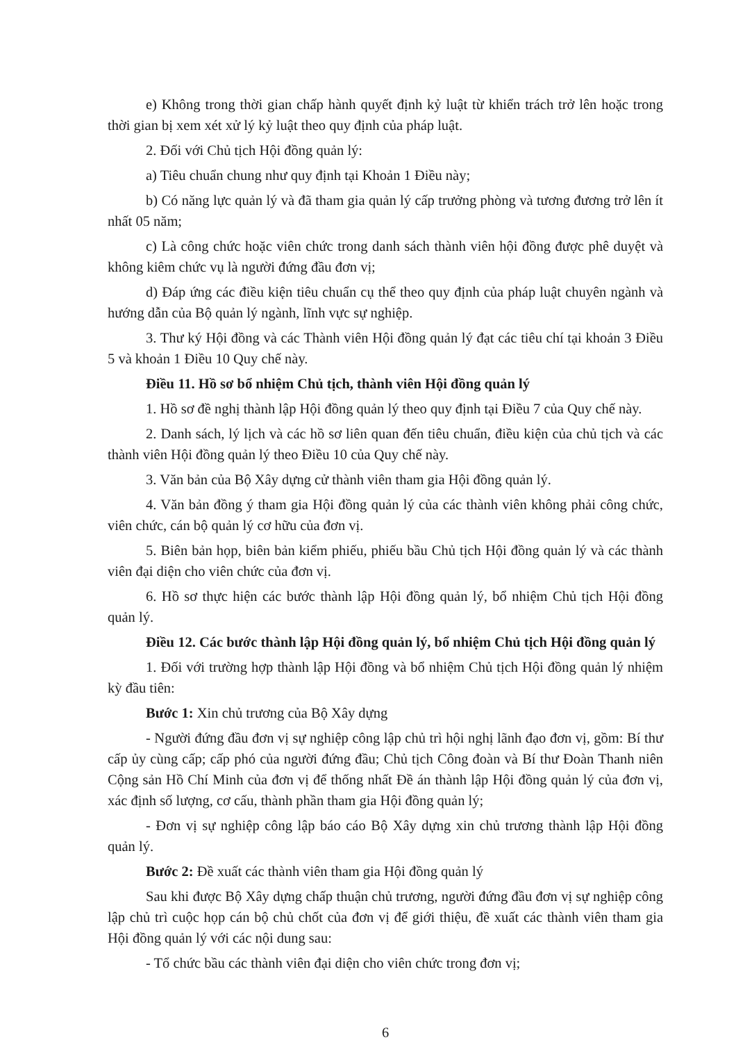e) Không trong thời gian chấp hành quyết định kỷ luật từ khiển trách trở lên hoặc trong thời gian bị xem xét xử lý kỷ luật theo quy định của pháp luật.
2. Đối với Chủ tịch Hội đồng quản lý:
a) Tiêu chuẩn chung như quy định tại Khoản 1 Điều này;
b) Có năng lực quản lý và đã tham gia quản lý cấp trưởng phòng và tương đương trở lên ít nhất 05 năm;
c) Là công chức hoặc viên chức trong danh sách thành viên hội đồng được phê duyệt và không kiêm chức vụ là người đứng đầu đơn vị;
d) Đáp ứng các điều kiện tiêu chuẩn cụ thể theo quy định của pháp luật chuyên ngành và hướng dẫn của Bộ quản lý ngành, lĩnh vực sự nghiệp.
3. Thư ký Hội đồng và các Thành viên Hội đồng quản lý đạt các tiêu chí tại khoản 3 Điều 5 và khoản 1 Điều 10 Quy chế này.
Điều 11. Hồ sơ bổ nhiệm Chủ tịch, thành viên Hội đồng quản lý
1. Hồ sơ đề nghị thành lập Hội đồng quản lý theo quy định tại Điều 7 của Quy chế này.
2. Danh sách, lý lịch và các hồ sơ liên quan đến tiêu chuẩn, điều kiện của chủ tịch và các thành viên Hội đồng quản lý theo Điều 10 của Quy chế này.
3. Văn bản của Bộ Xây dựng cử thành viên tham gia Hội đồng quản lý.
4. Văn bản đồng ý tham gia Hội đồng quản lý của các thành viên không phải công chức, viên chức, cán bộ quản lý cơ hữu của đơn vị.
5. Biên bản họp, biên bản kiểm phiếu, phiếu bầu Chủ tịch Hội đồng quản lý và các thành viên đại diện cho viên chức của đơn vị.
6. Hồ sơ thực hiện các bước thành lập Hội đồng quản lý, bổ nhiệm Chủ tịch Hội đồng quản lý.
Điều 12. Các bước thành lập Hội đồng quản lý, bổ nhiệm Chủ tịch Hội đồng quản lý
1. Đối với trường hợp thành lập Hội đồng và bổ nhiệm Chủ tịch Hội đồng quản lý nhiệm kỳ đầu tiên:
Bước 1: Xin chủ trương của Bộ Xây dựng
- Người đứng đầu đơn vị sự nghiệp công lập chủ trì hội nghị lãnh đạo đơn vị, gồm: Bí thư cấp ủy cùng cấp; cấp phó của người đứng đầu; Chủ tịch Công đoàn và Bí thư Đoàn Thanh niên Cộng sản Hồ Chí Minh của đơn vị để thống nhất Đề án thành lập Hội đồng quản lý của đơn vị, xác định số lượng, cơ cấu, thành phần tham gia Hội đồng quản lý;
- Đơn vị sự nghiệp công lập báo cáo Bộ Xây dựng xin chủ trương thành lập Hội đồng quản lý.
Bước 2: Đề xuất các thành viên tham gia Hội đồng quản lý
Sau khi được Bộ Xây dựng chấp thuận chủ trương, người đứng đầu đơn vị sự nghiệp công lập chủ trì cuộc họp cán bộ chủ chốt của đơn vị để giới thiệu, đề xuất các thành viên tham gia Hội đồng quản lý với các nội dung sau:
- Tổ chức bầu các thành viên đại diện cho viên chức trong đơn vị;
6